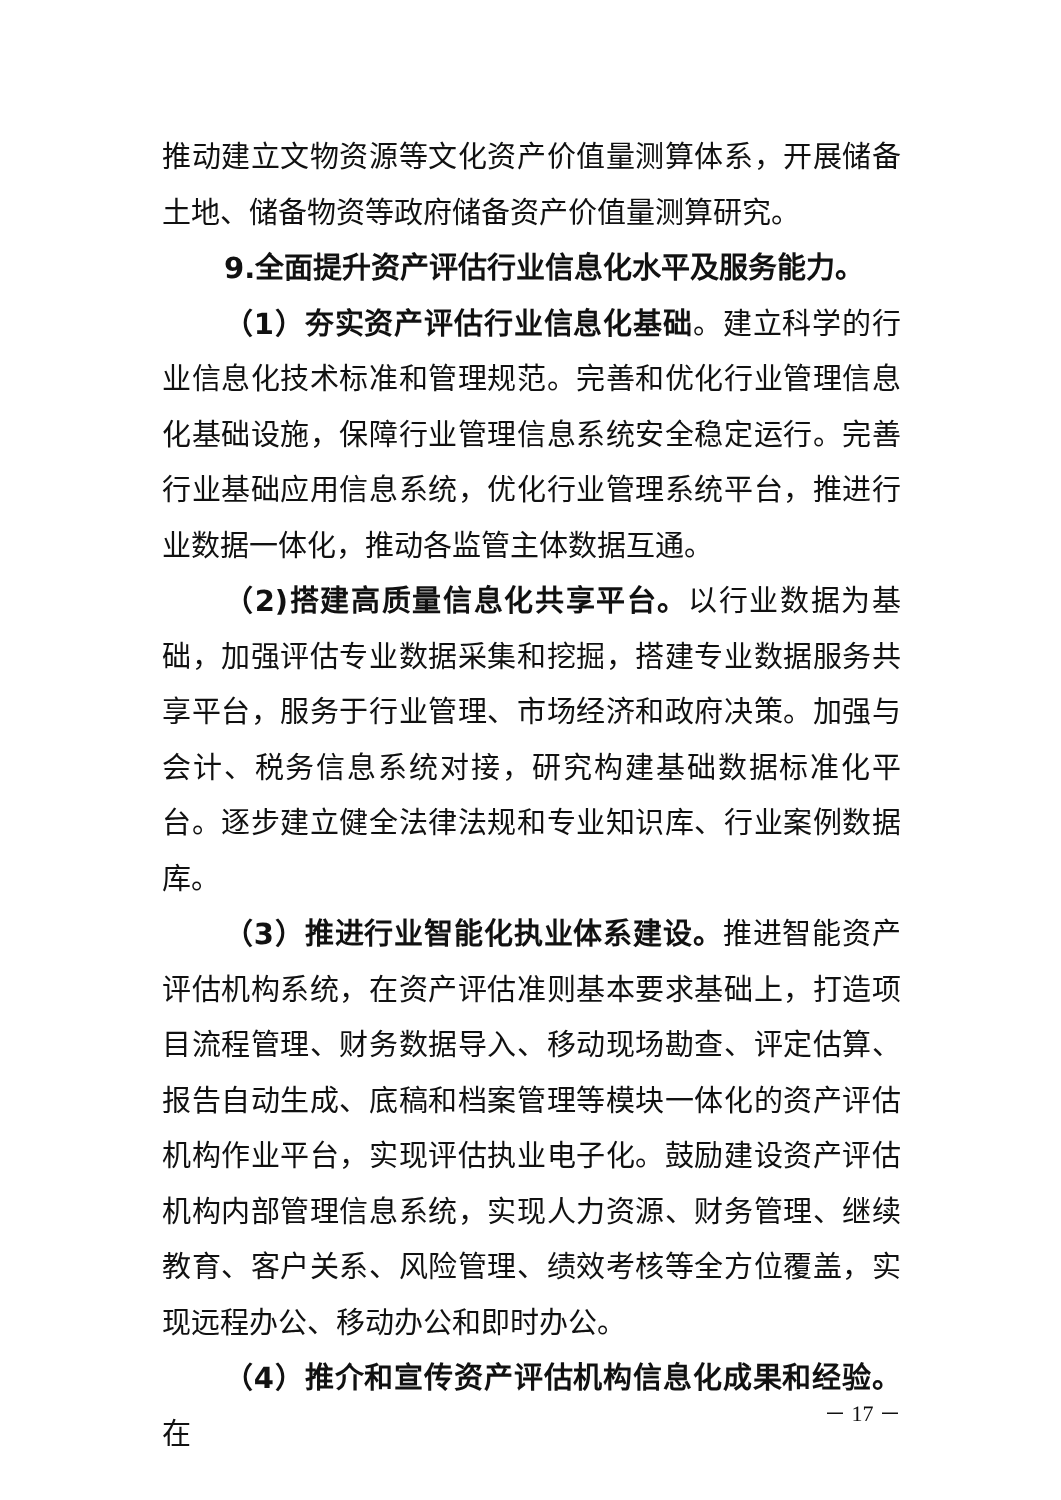推动建立文物资源等文化资产价值量测算体系，开展储备土地、储备物资等政府储备资产价值量测算研究。
9.全面提升资产评估行业信息化水平及服务能力。
（1）夯实资产评估行业信息化基础。建立科学的行业信息化技术标准和管理规范。完善和优化行业管理信息化基础设施，保障行业管理信息系统安全稳定运行。完善行业基础应用信息系统，优化行业管理系统平台，推进行业数据一体化，推动各监管主体数据互通。
（2)搭建高质量信息化共享平台。以行业数据为基础，加强评估专业数据采集和挖掘，搭建专业数据服务共享平台，服务于行业管理、市场经济和政府决策。加强与会计、税务信息系统对接，研究构建基础数据标准化平台。逐步建立健全法律法规和专业知识库、行业案例数据库。
（3）推进行业智能化执业体系建设。推进智能资产评估机构系统，在资产评估准则基本要求基础上，打造项目流程管理、财务数据导入、移动现场勘查、评定估算、报告自动生成、底稿和档案管理等模块一体化的资产评估机构作业平台，实现评估执业电子化。鼓励建设资产评估机构内部管理信息系统，实现人力资源、财务管理、继续教育、客户关系、风险管理、绩效考核等全方位覆盖，实现远程办公、移动办公和即时办公。
（4）推介和宣传资产评估机构信息化成果和经验。在
－ 17 －